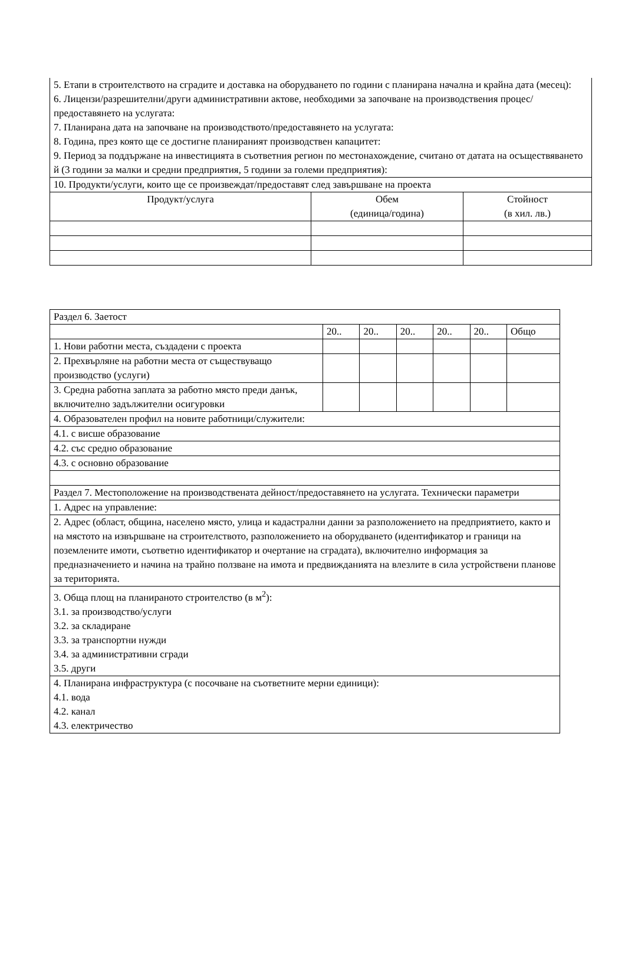| 5. Етапи в строителството на сградите и доставка на оборудването по години с планирана начална и крайна дата (месец): 6. Лицензи/разрешителни/други административни актове, необходими за започване на производствения процес/предоставянето на услугата: 7. Планирана дата на започване на производството/предоставянето на услугата: 8. Година, през която ще се достигне планираният производствен капацитет: 9. Период за поддържане на инвестицията в съответния регион по местонахождение, считано от датата на осъществяването й (3 години за малки и средни предприятия, 5 години за големи предприятия): | | |
| 10. Продукти/услуги, които ще се произвеждат/предоставят след завършване на проекта | | |
| Продукт/услуга | Обем (единица/година) | Стойност (в хил. лв.) |
| Раздел 6. Заетост | | | | | | |
| | 20.. | 20.. | 20.. | 20.. | 20.. | Общо |
| 1. Нови работни места, създадени с проекта | | | | | | |
| 2. Прехвърляне на работни места от съществуващо производство (услуги) | | | | | | |
| 3. Средна работна заплата за работно място преди данък, включително задължителни осигуровки | | | | | | |
| 4. Образователен профил на новите работници/служители: | | | | | | |
| 4.1. с висше образование | | | | | | |
| 4.2. със средно образование | | | | | | |
| 4.3. с основно образование | | | | | | |
| Раздел 7. Местоположение на производствената дейност/предоставянето на услугата. Технически параметри | | | | | | |
| 1. Адрес на управление: | | | | | | |
| 2. Адрес (област, община, населено място, улица и кадастрални данни за разположението на предприятието, както и на мястото на извършване на строителството, разположението на оборудването (идентификатор и граници на поземлените имоти, съответно идентификатор и очертание на сградата), включително информация за предназначението и начина на трайно ползване на имота и предвижданията на влезлите в сила устройствени планове за територията. | | | | | | |
| 3. Обща площ на планираното строителство (в м<sup>2</sup>): 3.1. за производство/услуги 3.2. за складиране 3.3. за транспортни нужди 3.4. за административни сгради 3.5. други | | | | | | |
| 4. Планирана инфраструктура (с посочване на съответните мерни единици): 4.1. вода 4.2. канал 4.3. електричество | | | | | | |